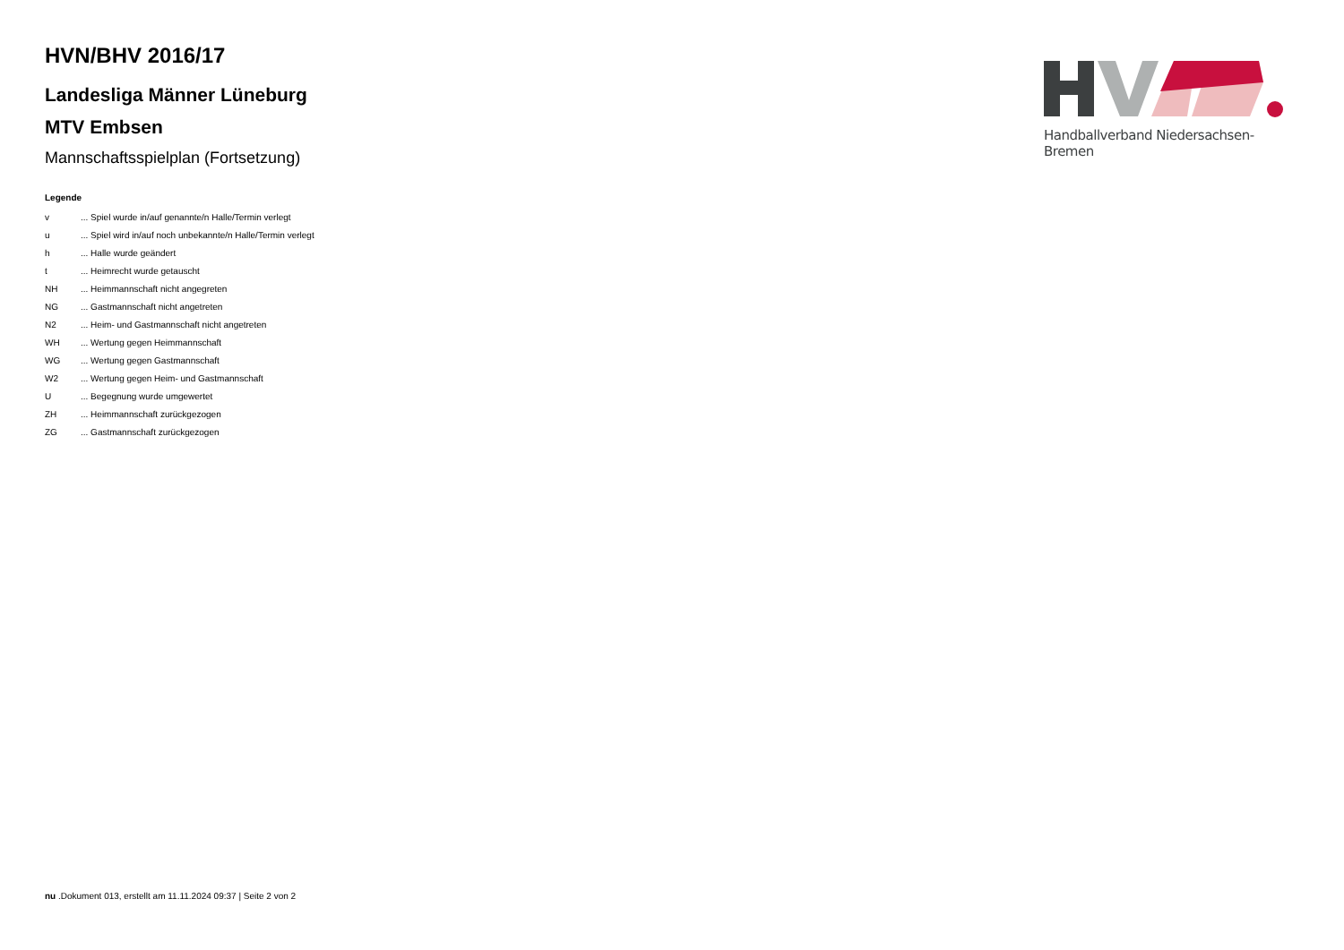HVN/BHV 2016/17
Landesliga Männer Lüneburg
MTV Embsen
Mannschaftsspielplan (Fortsetzung)
Legende
| v | ... Spiel wurde in/auf genannte/n Halle/Termin verlegt |
| u | ... Spiel wird in/auf noch unbekannte/n Halle/Termin verlegt |
| h | ... Halle wurde geändert |
| t | ... Heimrecht wurde getauscht |
| NH | ... Heimmannschaft nicht angegreten |
| NG | ... Gastmannschaft nicht angetreten |
| N2 | ... Heim- und Gastmannschaft nicht angetreten |
| WH | ... Wertung gegen Heimmannschaft |
| WG | ... Wertung gegen Gastmannschaft |
| W2 | ... Wertung gegen Heim- und Gastmannschaft |
| U | ... Begegnung wurde umgewertet |
| ZH | ... Heimmannschaft zurückgezogen |
| ZG | ... Gastmannschaft zurückgezogen |
Handballverband Niedersachsen-Bremen
nu .Dokument 013, erstellt am 11.11.2024 09:37 | Seite 2 von 2